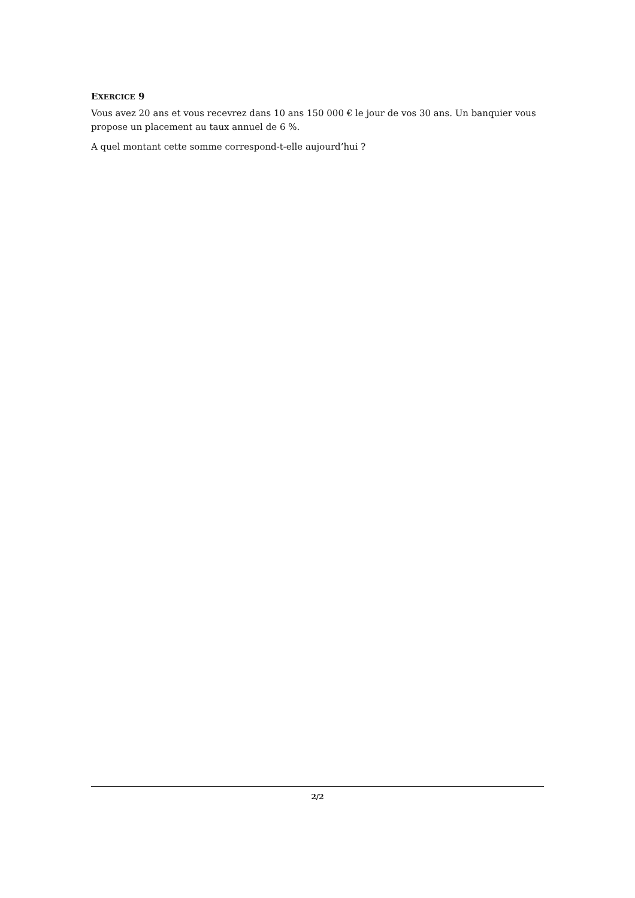EXERCICE 9
Vous avez 20 ans et vous recevrez dans 10 ans 150 000 € le jour de vos 30 ans. Un banquier vous propose un placement au taux annuel de 6 %.
A quel montant cette somme correspond-t-elle aujourd’hui ?
2/2